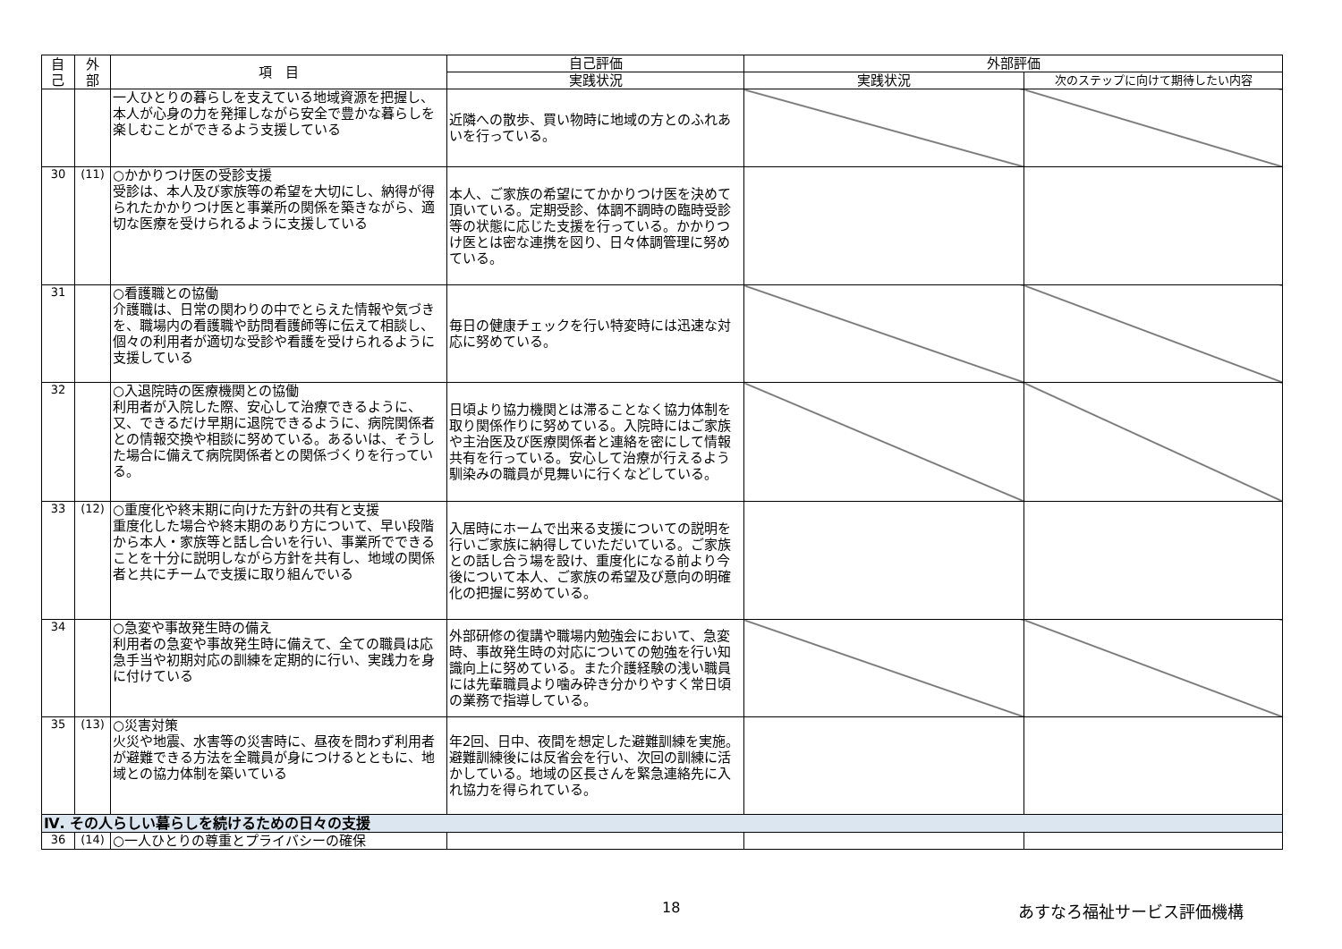| 自 己 | 外 部 | 項 目 | 自己評価 | 外部評価 | |
| --- | --- | --- | --- | --- | --- |
| | | | 実践状況 | 実践状況 | 次のステップに向けて期待したい内容 |
| | | 一人ひとりの暮らしを支えている地域資源を把握し、本人が心身の力を発揮しながら安全で豊かな暮らしを楽しむことができるよう支援している | 近隣への散歩、買い物時に地域の方とのふれあいを行っている。 | | |
| 30 | (11) | ○かかりつけ医の受診支援 受診は、本人及び家族等の希望を大切にし、納得が得られたかかりつけ医と事業所の関係を築きながら、適切な医療を受けられるように支援している | 本人、ご家族の希望にてかかりつけ医を決めて頂いている。定期受診、体調不調時の臨時受診等の状態に応じた支援を行っている。かかりつけ医とは密な連携を図り、日々体調管理に努めている。 | | |
| 31 | | ○看護職との協働 介護職は、日常の関わりの中でとらえた情報や気づきを、職場内の看護職や訪問看護師等に伝えて相談し、個々の利用者が適切な受診や看護を受けられるように支援している | 毎日の健康チェックを行い特変時には迅速な対応に努めている。 | | |
| 32 | | ○入退院時の医療機関との協働 利用者が入院した際、安心して治療できるように、又、できるだけ早期に退院できるように、病院関係者との情報交換や相談に努めている。あるいは、そうした場合に備えて病院関係者との関係づくりを行っている。 | 日頃より協力機関とは滞ることなく協力体制を取り関係作りに努めている。入院時にはご家族や主治医及び医療関係者と連絡を密にして情報共有を行っている。安心して治療が行えるよう馴染みの職員が見舞いに行くなどしている。 | | |
| 33 | (12) | ○重度化や終末期に向けた方針の共有と支援 重度化した場合や終末期のあり方について、早い段階から本人・家族等と話し合いを行い、事業所でできることを十分に説明しながら方針を共有し、地域の関係者と共にチームで支援に取り組んでいる | 入居時にホームで出来る支援についての説明を行いご家族に納得していただいている。ご家族との話し合う場を設け、重度化になる前より今後について本人、ご家族の希望及び意向の明確化の把握に努めている。 | | |
| 34 | | ○急変や事故発生時の備え 利用者の急変や事故発生時に備えて、全ての職員は応急手当や初期対応の訓練を定期的に行い、実践力を身に付けている | 外部研修の復講や職場内勉強会において、急変時、事故発生時の対応についての勉強を行い知識向上に努めている。また介護経験の浅い職員には先輩職員より噛み砕き分かりやすく常日頃の業務で指導している。 | | |
| 35 | (13) | ○災害対策 火災や地震、水害等の災害時に、昼夜を問わず利用者が避難できる方法を全職員が身につけるとともに、地域との協力体制を築いている | 年2回、日中、夜間を想定した避難訓練を実施。避難訓練後には反省会を行い、次回の訓練に活かしている。地域の区長さんを緊急連絡先に入れ協力を得られている。 | | |
| Ⅳ. その人らしい暮らしを続けるための日々の支援 | | | | | |
| 36 | (14) | ○一人ひとりの尊重とプライバシーの確保 | | | |
18 あすなろ福祉サービス評価機構